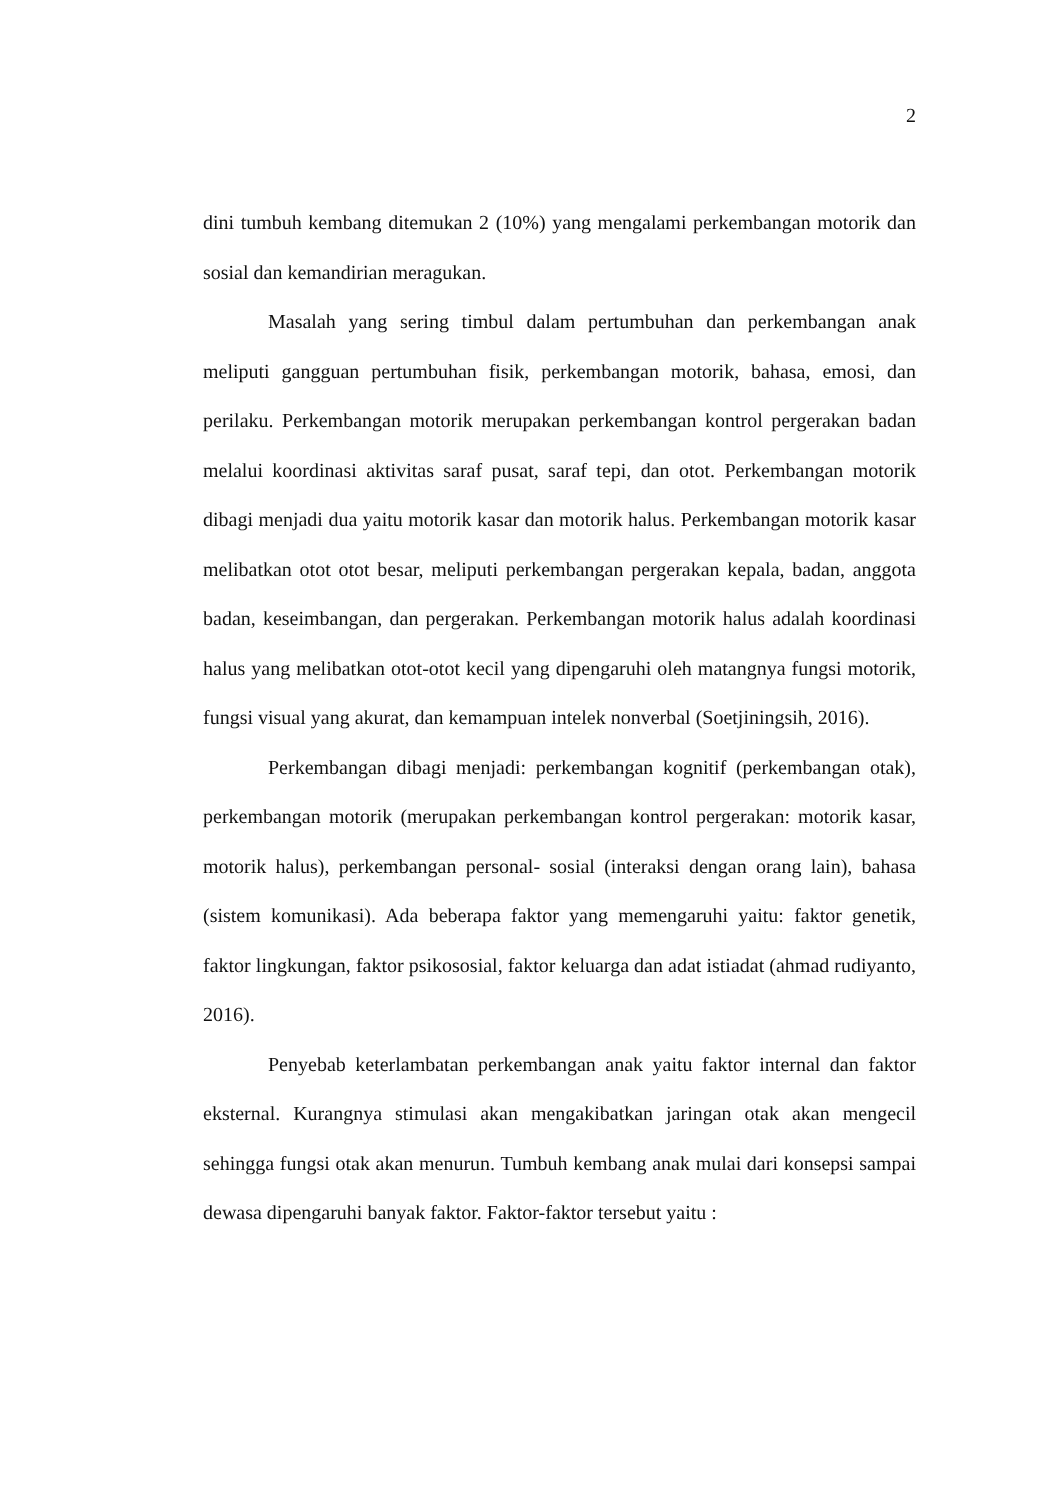2
dini tumbuh kembang ditemukan 2 (10%) yang mengalami perkembangan motorik dan sosial dan kemandirian meragukan.
Masalah yang sering timbul dalam pertumbuhan dan perkembangan anak meliputi gangguan pertumbuhan fisik, perkembangan motorik, bahasa, emosi, dan perilaku. Perkembangan motorik merupakan perkembangan kontrol pergerakan badan melalui koordinasi aktivitas saraf pusat, saraf tepi, dan otot. Perkembangan motorik dibagi menjadi dua yaitu motorik kasar dan motorik halus. Perkembangan motorik kasar melibatkan otot otot besar, meliputi perkembangan pergerakan kepala, badan, anggota badan, keseimbangan, dan pergerakan. Perkembangan motorik halus adalah koordinasi halus yang melibatkan otot-otot kecil yang dipengaruhi oleh matangnya fungsi motorik, fungsi visual yang akurat, dan kemampuan intelek nonverbal (Soetjiningsih, 2016).
Perkembangan dibagi menjadi: perkembangan kognitif (perkembangan otak), perkembangan motorik (merupakan perkembangan kontrol pergerakan: motorik kasar, motorik halus), perkembangan personal- sosial (interaksi dengan orang lain), bahasa (sistem komunikasi). Ada beberapa faktor yang memengaruhi yaitu: faktor genetik, faktor lingkungan, faktor psikososial, faktor keluarga dan adat istiadat (ahmad rudiyanto, 2016).
Penyebab keterlambatan perkembangan anak yaitu faktor internal dan faktor eksternal. Kurangnya stimulasi akan mengakibatkan jaringan otak akan mengecil sehingga fungsi otak akan menurun. Tumbuh kembang anak mulai dari konsepsi sampai dewasa dipengaruhi banyak faktor. Faktor-faktor tersebut yaitu :